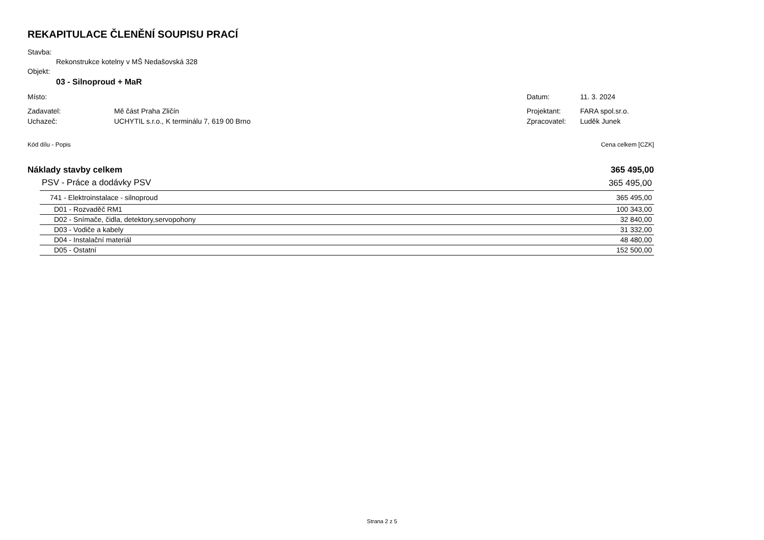REKAPITULACE ČLENĚNÍ SOUPISU PRACÍ
Stavba:
Rekonstrukce kotelny v MŠ Nedašovská 328
Objekt:
03 - Silnoproud + MaR
Místo: Datum: 11. 3. 2024
Zadavatel: Mě část Praha Zličín Projektant: FARA spol.sr.o.
Uchazeč: UCHYTIL s.r.o., K terminálu 7, 619 00 Brno Zpracovatel: Luděk Junek
Kód dílu - Popis Cena celkem [CZK]
Náklady stavby celkem 365 495,00
| PSV - Práce a dodávky PSV | 365 495,00 |
| 741 - Elektroinstalace - silnoproud | 365 495,00 |
| D01 - Rozvaděč RM1 | 100 343,00 |
| D02 - Snímače, čidla, detektory,servopohony | 32 840,00 |
| D03 - Vodiče a kabely | 31 332,00 |
| D04 - Instalační materiál | 48 480,00 |
| D05 - Ostatní | 152 500,00 |
Strana 2 z 5